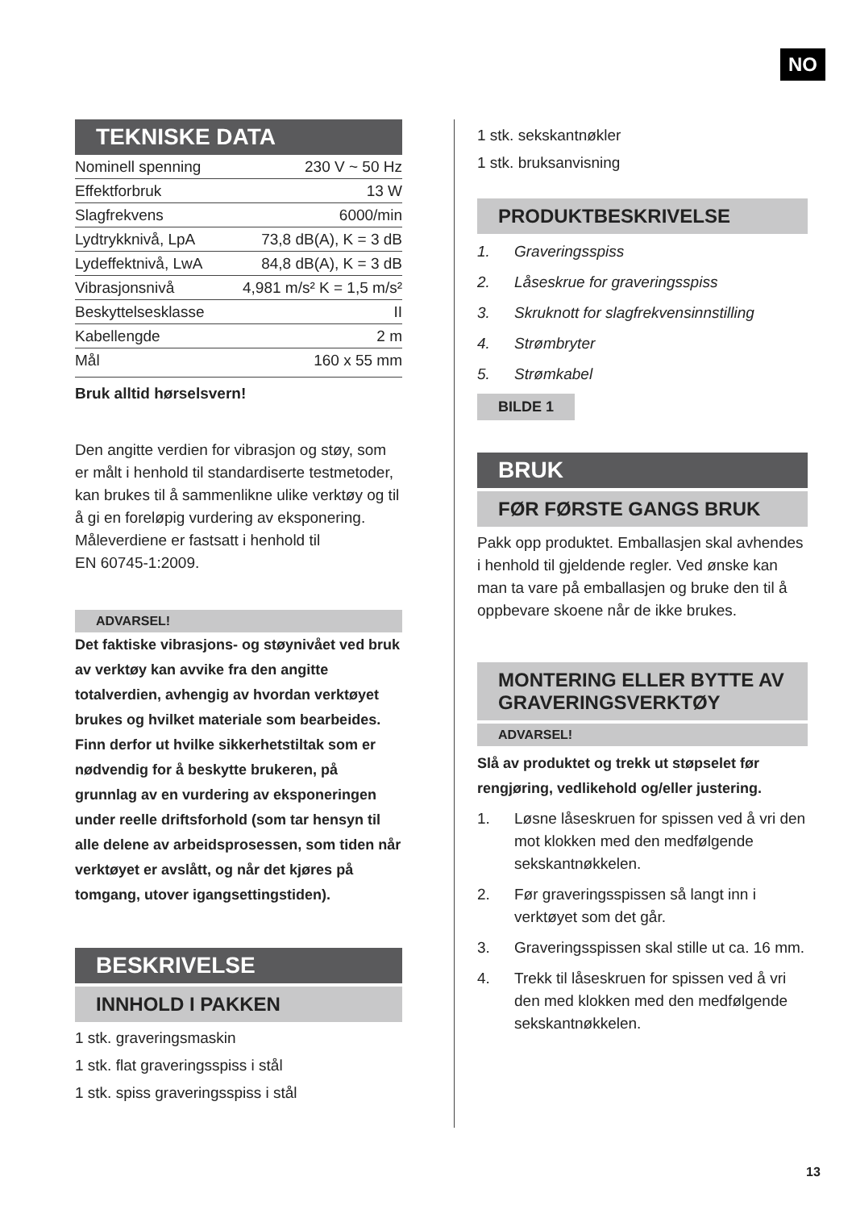NO
TEKNISKE DATA
| Nominell spenning | 230 V ~ 50 Hz |
| Effektforbruk | 13 W |
| Slagfrekvens | 6000/min |
| Lydtrykknivå, LpA | 73,8 dB(A), K = 3 dB |
| Lydeffektnivå, LwA | 84,8 dB(A), K = 3 dB |
| Vibrasjonsnivå | 4,981 m/s² K = 1,5 m/s² |
| Beskyttelsesklasse | II |
| Kabellengde | 2 m |
| Mål | 160 x 55 mm |
Bruk alltid hørselsvern!
Den angitte verdien for vibrasjon og støy, som er målt i henhold til standardiserte testmetoder, kan brukes til å sammenlikne ulike verktøy og til å gi en foreløpig vurdering av eksponering. Måleverdiene er fastsatt i henhold til
EN 60745-1:2009.
ADVARSEL!
Det faktiske vibrasjons- og støynivået ved bruk av verktøy kan avvike fra den angitte totalverdien, avhengig av hvordan verktøyet brukes og hvilket materiale som bearbeides. Finn derfor ut hvilke sikkerhetstiltak som er nødvendig for å beskytte brukeren, på grunnlag av en vurdering av eksponeringen under reelle driftsforhold (som tar hensyn til alle delene av arbeidsprosessen, som tiden når verktøyet er avslått, og når det kjøres på tomgang, utover igangsettingstiden).
BESKRIVELSE
INNHOLD I PAKKEN
1 stk. graveringsmaskin
1 stk. flat graveringsspiss i stål
1 stk. spiss graveringsspiss i stål
1 stk. sekskantnøkler
1 stk. bruksanvisning
PRODUKTBESKRIVELSE
1. Graveringsspiss
2. Låseskrue for graveringsspiss
3. Skruknott for slagfrekvensinnstilling
4. Strømbryter
5. Strømkabel
BILDE 1
BRUK
FØR FØRSTE GANGS BRUK
Pakk opp produktet. Emballasjen skal avhendes i henhold til gjeldende regler. Ved ønske kan man ta vare på emballasjen og bruke den til å oppbevare skoene når de ikke brukes.
MONTERING ELLER BYTTE AV GRAVERINGSVERKTØY
ADVARSEL!
Slå av produktet og trekk ut støpselet før rengjøring, vedlikehold og/eller justering.
1. Løsne låseskruen for spissen ved å vri den mot klokken med den medfølgende sekskantnøkkelen.
2. Før graveringsspissen så langt inn i verktøyet som det går.
3. Graveringsspissen skal stille ut ca. 16 mm.
4. Trekk til låseskruen for spissen ved å vri den med klokken med den medfølgende sekskantnøkkelen.
13